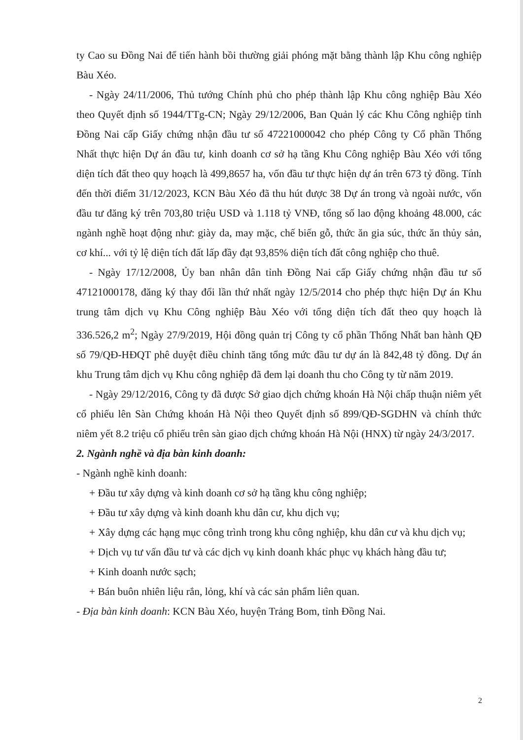ty Cao su Đồng Nai để tiến hành bồi thường giải phóng mặt bằng thành lập Khu công nghiệp Bàu Xéo.
- Ngày 24/11/2006, Thủ tướng Chính phủ cho phép thành lập Khu công nghiệp Bàu Xéo theo Quyết định số 1944/TTg-CN; Ngày 29/12/2006, Ban Quản lý các Khu Công nghiệp tỉnh Đồng Nai cấp Giấy chứng nhận đầu tư số 47221000042 cho phép Công ty Cổ phần Thống Nhất thực hiện Dự án đầu tư, kinh doanh cơ sở hạ tầng Khu Công nghiệp Bàu Xéo với tổng diện tích đất theo quy hoạch là 499,8657 ha, vốn đầu tư thực hiện dự án trên 673 tỷ đồng. Tính đến thời điểm 31/12/2023, KCN Bàu Xéo đã thu hút được 38 Dự án trong và ngoài nước, vốn đầu tư đăng ký trên 703,80 triệu USD và 1.118 tỷ VNĐ, tổng số lao động khoảng 48.000, các ngành nghề hoạt động như: giày da, may mặc, chế biến gỗ, thức ăn gia súc, thức ăn thủy sản, cơ khí... với tỷ lệ diện tích đất lấp đầy đạt 93,85% diện tích đất công nghiệp cho thuê.
- Ngày 17/12/2008, Ủy ban nhân dân tỉnh Đồng Nai cấp Giấy chứng nhận đầu tư số 47121000178, đăng ký thay đổi lần thứ nhất ngày 12/5/2014 cho phép thực hiện Dự án Khu trung tâm dịch vụ Khu Công nghiệp Bàu Xéo với tổng diện tích đất theo quy hoạch là 336.526,2 m<sup>2</sup>; Ngày 27/9/2019, Hội đồng quản trị Công ty cổ phần Thống Nhất ban hành QĐ số 79/QĐ-HĐQT phê duyệt điều chỉnh tăng tổng mức đầu tư dự án là 842,48 tỷ đồng. Dự án khu Trung tâm dịch vụ Khu công nghiệp đã đem lại doanh thu cho Công ty từ năm 2019.
- Ngày 29/12/2016, Công ty đã được Sở giao dịch chứng khoán Hà Nội chấp thuận niêm yết cổ phiếu lên Sàn Chứng khoán Hà Nội theo Quyết định số 899/QĐ-SGDHN và chính thức niêm yết 8.2 triệu cổ phiếu trên sàn giao dịch chứng khoán Hà Nội (HNX) từ ngày 24/3/2017.
2. Ngành nghề và địa bàn kinh doanh:
- Ngành nghề kinh doanh:
+ Đầu tư xây dựng và kinh doanh cơ sở hạ tầng khu công nghiệp;
+ Đầu tư xây dựng và kinh doanh khu dân cư, khu dịch vụ;
+ Xây dựng các hạng mục công trình trong khu công nghiệp, khu dân cư và khu dịch vụ;
+ Dịch vụ tư vấn đầu tư và các dịch vụ kinh doanh khác phục vụ khách hàng đầu tư;
+ Kinh doanh nước sạch;
+ Bán buôn nhiên liệu rắn, lỏng, khí và các sản phẩm liên quan.
- Địa bàn kinh doanh: KCN Bàu Xéo, huyện Trảng Bom, tỉnh Đồng Nai.
2